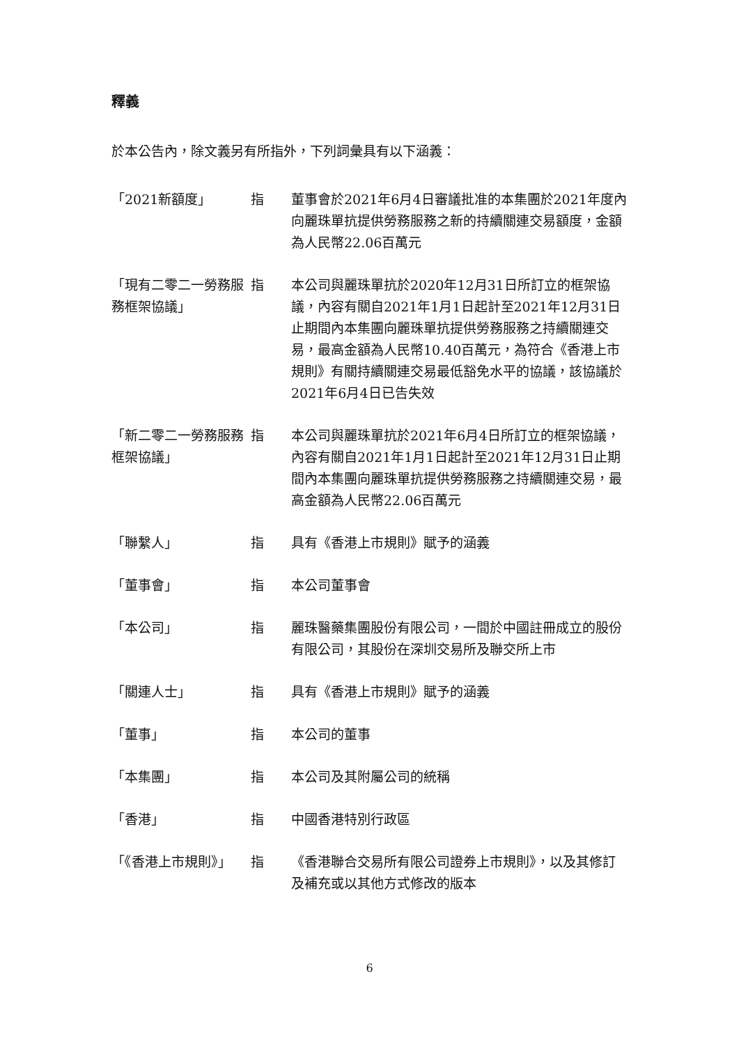釋義
於本公告內，除文義另有所指外，下列詞彙具有以下涵義：
| 「2021新額度」 | 指 | 董事會於2021年6月4日審議批准的本集團於2021年度內向麗珠單抗提供勞務服務之新的持續關連交易額度，金額為人民幣22.06百萬元 |
| 「現有二零二一勞務服務框架協議」 | 指 | 本公司與麗珠單抗於2020年12月31日所訂立的框架協議，內容有關自2021年1月1日起計至2021年12月31日止期間內本集團向麗珠單抗提供勞務服務之持續關連交易，最高金額為人民幣10.40百萬元，為符合《香港上市規則》有關持續關連交易最低豁免水平的協議，該協議於2021年6月4日已告失效 |
| 「新二零二一勞務服務框架協議」 | 指 | 本公司與麗珠單抗於2021年6月4日所訂立的框架協議，內容有關自2021年1月1日起計至2021年12月31日止期間內本集團向麗珠單抗提供勞務服務之持續關連交易，最高金額為人民幣22.06百萬元 |
| 「聯繫人」 | 指 | 具有《香港上市規則》賦予的涵義 |
| 「董事會」 | 指 | 本公司董事會 |
| 「本公司」 | 指 | 麗珠醫藥集團股份有限公司，一間於中國註冊成立的股份有限公司，其股份在深圳交易所及聯交所上市 |
| 「關連人士」 | 指 | 具有《香港上市規則》賦予的涵義 |
| 「董事」 | 指 | 本公司的董事 |
| 「本集團」 | 指 | 本公司及其附屬公司的統稱 |
| 「香港」 | 指 | 中國香港特別行政區 |
| 「《香港上市規則》」 | 指 | 《香港聯合交易所有限公司證券上市規則》，以及其修訂及補充或以其他方式修改的版本 |
6